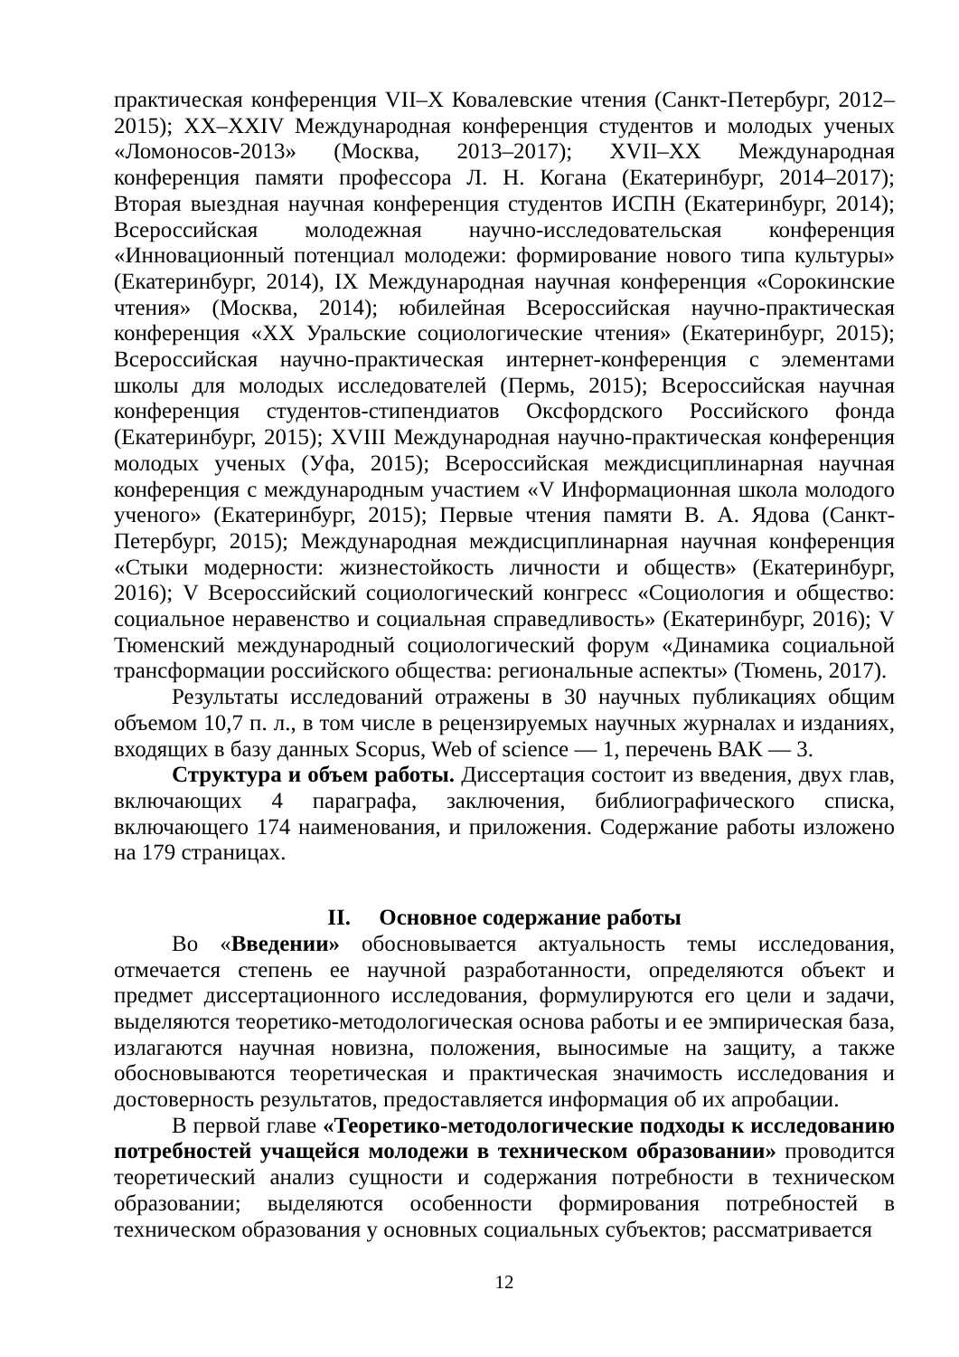практическая конференция VII–X Ковалевские чтения (Санкт-Петербург, 2012–2015); XX–XXIV Международная конференция студентов и молодых ученых «Ломоносов-2013» (Москва, 2013–2017); XVII–XX Международная конференция памяти профессора Л. Н. Когана (Екатеринбург, 2014–2017); Вторая выездная научная конференция студентов ИСПН (Екатеринбург, 2014); Всероссийская молодежная научно-исследовательская конференция «Инновационный потенциал молодежи: формирование нового типа культуры» (Екатеринбург, 2014), IX Международная научная конференция «Сорокинские чтения» (Москва, 2014); юбилейная Всероссийская научно-практическая конференция «XX Уральские социологические чтения» (Екатеринбург, 2015); Всероссийская научно-практическая интернет-конференция с элементами школы для молодых исследователей (Пермь, 2015); Всероссийская научная конференция студентов-стипендиатов Оксфордского Российского фонда (Екатеринбург, 2015); XVIII Международная научно-практическая конференция молодых ученых (Уфа, 2015); Всероссийская междисциплинарная научная конференция с международным участием «V Информационная школа молодого ученого» (Екатеринбург, 2015); Первые чтения памяти В. А. Ядова (Санкт-Петербург, 2015); Международная междисциплинарная научная конференция «Стыки модерности: жизнестойкость личности и обществ» (Екатеринбург, 2016); V Всероссийский социологический конгресс «Социология и общество: социальное неравенство и социальная справедливость» (Екатеринбург, 2016); V Тюменский международный социологический форум «Динамика социальной трансформации российского общества: региональные аспекты» (Тюмень, 2017).
Результаты исследований отражены в 30 научных публикациях общим объемом 10,7 п. л., в том числе в рецензируемых научных журналах и изданиях, входящих в базу данных Scopus, Web of science — 1, перечень ВАК — 3.
Структура и объем работы. Диссертация состоит из введения, двух глав, включающих 4 параграфа, заключения, библиографического списка, включающего 174 наименования, и приложения. Содержание работы изложено на 179 страницах.
II. Основное содержание работы
Во «Введении» обосновывается актуальность темы исследования, отмечается степень ее научной разработанности, определяются объект и предмет диссертационного исследования, формулируются его цели и задачи, выделяются теоретико-методологическая основа работы и ее эмпирическая база, излагаются научная новизна, положения, выносимые на защиту, а также обосновываются теоретическая и практическая значимость исследования и достоверность результатов, предоставляется информация об их апробации.
В первой главе «Теоретико-методологические подходы к исследованию потребностей учащейся молодежи в техническом образовании» проводится теоретический анализ сущности и содержания потребности в техническом образовании; выделяются особенности формирования потребностей в техническом образования у основных социальных субъектов; рассматривается
12